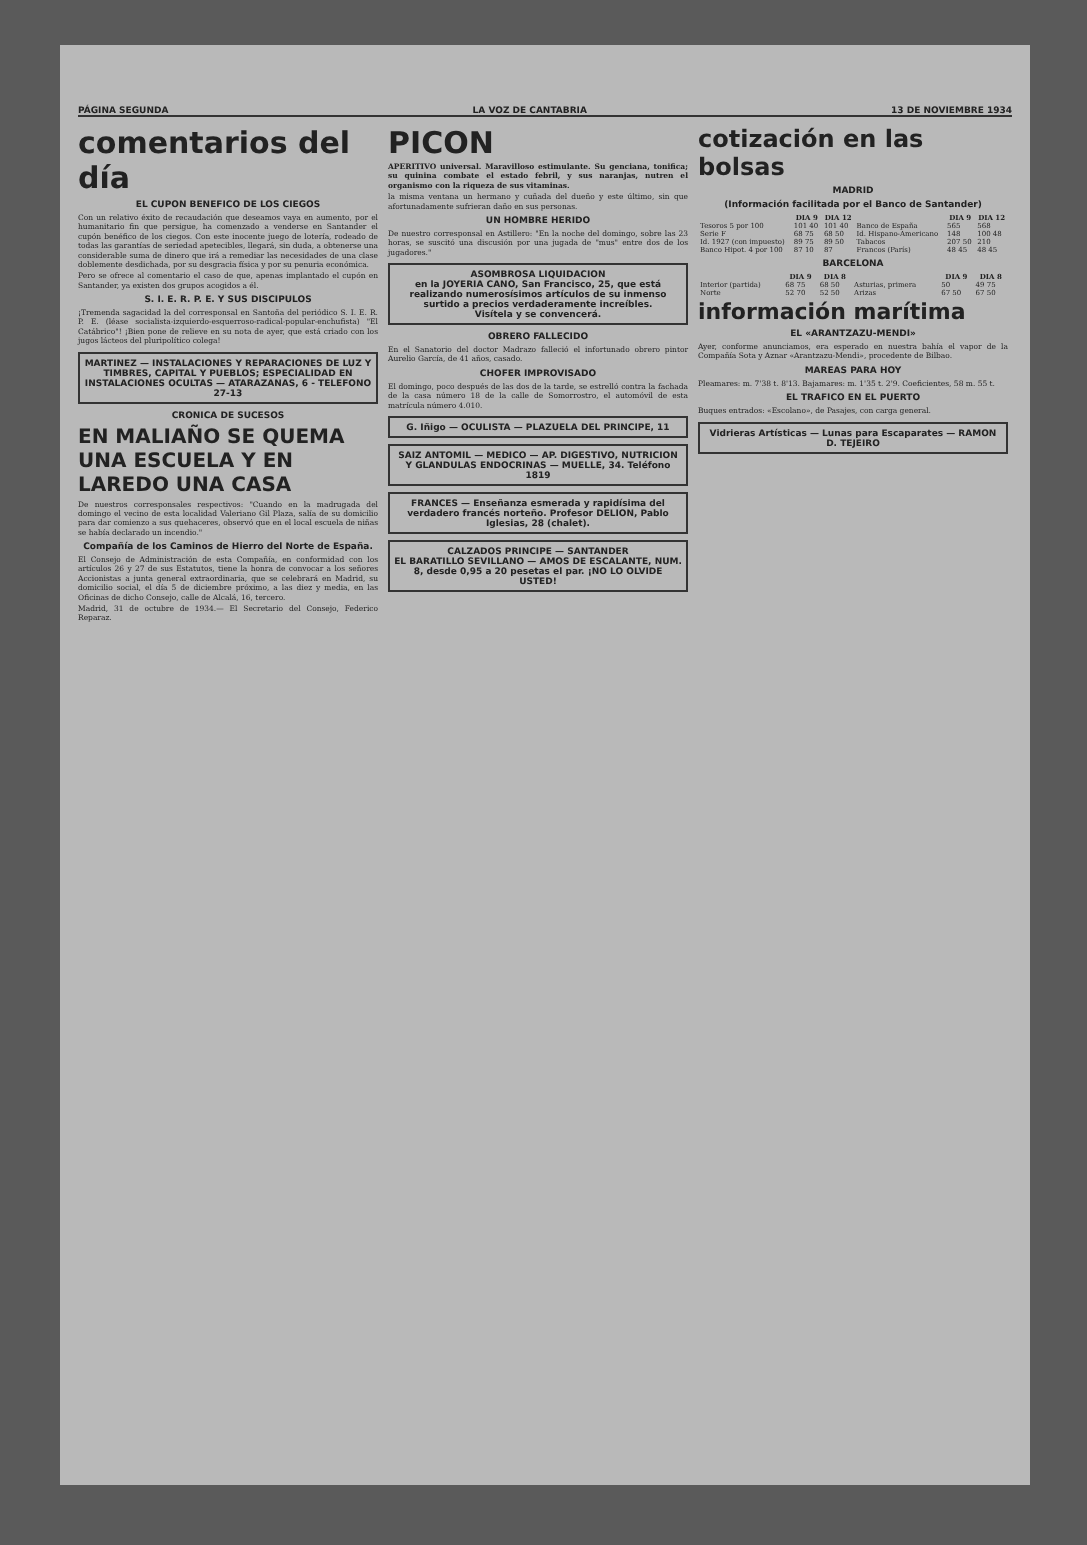PÁGINA SEGUNDA LA VOZ DE CANTABRIA 13 DE NOVIEMBRE 1934
comentarios del día
EL CUPON BENEFICO DE LOS CIEGOS
Con un relativo éxito de recaudación que deseamos vaya en aumento, por el humanitario fin que persigue, ha comenzado a venderse en Santander el cupón benéfico de los ciegos. Con este inocente juego de lotería, rodeado de todas las garantías de seriedad apetecibles, llegará, sin duda, a obtenerse una considerable suma de dinero que irá a remediar las necesidades de una clase doblemente desdichada, por su desgracia física y por su penuria económica.
Pero se ofrece al comentario el caso de que, apenas implantado el cupón en Santander, ya existen dos grupos acogidos a él.
S. I. E. R. P. E. Y SUS DISCIPULOS
¡Tremenda sagacidad la del corresponsal en Santoña del periódico S. I. E. R. P. E. (léase socialista-izquierdo-esquerroso-radical-popular-enchufista) "El Catábrico"! ¡Bien pone de relieve en su nota de ayer, que está criado con los jugos lácteos del pluripolítico colega!
MARTINEZ — INSTALACIONES Y REPARACIONES DE LUZ Y TIMBRES, CAPITAL Y PUEBLOS; ESPECIALIDAD EN INSTALACIONES OCULTAS — ATARAZANAS, 6 - TELEFONO 27-13
CRONICA DE SUCESOS
EN MALIAÑO SE QUEMA UNA ESCUELA Y EN LAREDO UNA CASA
De nuestros corresponsales respectivos: "Cuando en la madrugada del domingo el vecino de esta localidad Valeriano Gil Plaza, salía de su domicilio para dar comienzo a sus quehaceres, observó que en el local escuela de niñas se había declarado un incendio."
Compañía de los Caminos de Hierro del Norte de España.
El Consejo de Administración de esta Compañía, en conformidad con los artículos 26 y 27 de sus Estatutos, tiene la honra de convocar a los señores Accionistas a junta general extraordinaria, que se celebrará en Madrid, su domicilio social, el día 5 de diciembre próximo, a las diez y media, en las Oficinas de dicho Consejo, calle de Alcalá, 16, tercero.
Madrid, 31 de octubre de 1934.— El Secretario del Consejo, Federico Reparaz.
PICON
APERITIVO universal. Maravilloso estimulante. Su genciana, tonifica; su quinina combate el estado febril, y sus naranjas, nutren el organismo con la riqueza de sus vitaminas.
la misma ventana un hermano y cuñada del dueño y este último, sin que afortunadamente sufrieran daño en sus personas.
UN HOMBRE HERIDO
De nuestro corresponsal en Astillero: "En la noche del domingo, sobre las 23 horas, se suscitó una discusión por una jugada de "mus" entre dos de los jugadores."
ASOMBROSA LIQUIDACION
en la JOYERIA CANO, San Francisco, 25, que está realizando numerosísimos artículos de su inmenso surtido a precios verdaderamente increíbles.
Visítela y se convencerá.
OBRERO FALLECIDO
En el Sanatorio del doctor Madrazo falleció el infortunado obrero pintor Aurelio García, de 41 años, casado.
CHOFER IMPROVISADO
El domingo, poco después de las dos de la tarde, se estrelló contra la fachada de la casa número 18 de la calle de Somorrostro, el automóvil de esta matrícula número 4.010.
G. Iñigo — OCULISTA — PLAZUELA DEL PRINCIPE, 11
SAIZ ANTOMIL — MEDICO — AP. DIGESTIVO, NUTRICION Y GLANDULAS ENDOCRINAS — MUELLE, 34. Teléfono 1819
FRANCES — Enseñanza esmerada y rapidísima del verdadero francés norteño. Profesor DELION, Pablo Iglesias, 28 (chalet).
CALZADOS PRINCIPE — SANTANDER
EL BARATILLO SEVILLANO — AMOS DE ESCALANTE, NUM. 8, desde 0,95 a 20 pesetas el par. ¡NO LO OLVIDE USTED!
cotización en las bolsas
MADRID
(Información facilitada por el Banco de Santander)
| | DIA 9 | DIA 12 | | DIA 9 | DIA 12 |
| --- | --- | --- | --- | --- | --- |
| Tesoros 5 por 100 | 101 40 | 101 40 | Banco de España | 565 | 568 |
| Serie F | 68 75 | 68 50 | Id. Hispano-Americano | 148 | 100 48 |
| Id. 1927 (con impuesto) | 89 75 | 89 50 | Tabacos | 207 50 | 210 |
| Banco Hipot. 4 por 100 | 87 10 | 87 | Francos (París) | 48 45 | 48 45 |
BARCELONA
| | DIA 9 | DIA 8 | | DIA 9 | DIA 8 |
| --- | --- | --- | --- | --- | --- |
| Interior (partida) | 68 75 | 68 50 | Asturias, primera | 50 | 49 75 |
| Norte | 52 70 | 52 50 | Arizas | 67 50 | 67 50 |
información marítima
EL «ARANTZAZU-MENDI»
Ayer, conforme anunciamos, era esperado en nuestra bahía el vapor de la Compañía Sota y Aznar «Arantzazu-Mendi», procedente de Bilbao.
MAREAS PARA HOY
Pleamares: m. 7'38 t. 8'13. Bajamares: m. 1'35 t. 2'9. Coeficientes, 58 m. 55 t.
EL TRAFICO EN EL PUERTO
Buques entrados: «Escolano», de Pasajes, con carga general.
Vidrieras Artísticas — Lunas para Escaparates — RAMON D. TEJEIRO